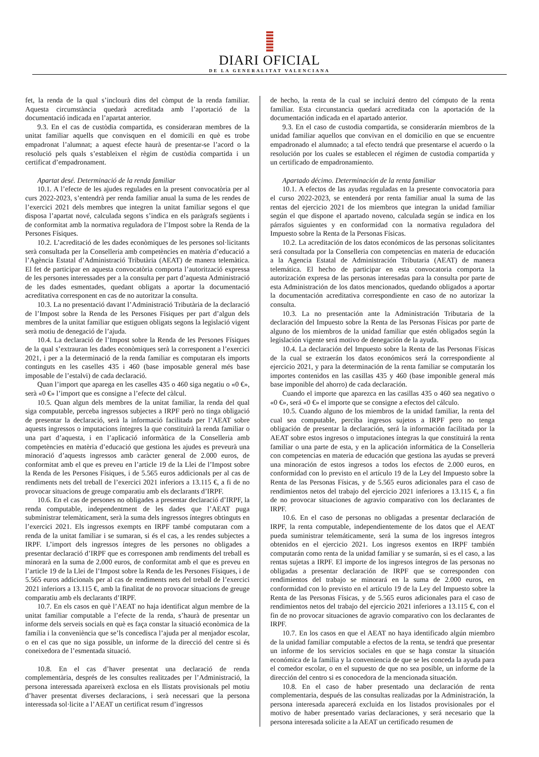DIARI OFICIAL
DE LA GENERALITAT VALENCIANA
fet, la renda de la qual s’inclourà dins del còmput de la renda familiar. Aquesta circumstància quedarà acreditada amb l’aportació de la documentació indicada en l’apartat anterior.
9.3. En el cas de custòdia compartida, es consideraran membres de la unitat familiar aquells que convisquen en el domicili en què es trobe empadronat l’alumnat; a aquest efecte haurà de presentar-se l’acord o la resolució pels quals s’estableixen el règim de custòdia compartida i un certificat d’empadronament.
Apartat desé. Determinació de la renda familiar
10.1. A l’efecte de les ajudes regulades en la present convocatòria per al curs 2022-2023, s’entendrà per renda familiar anual la suma de les rendes de l’exercici 2021 dels membres que integren la unitat familiar segons el que disposa l’apartat nové, calculada segons s’indica en els paràgrafs següents i de conformitat amb la normativa reguladora de l’Impost sobre la Renda de la Persones Físiques.
10.2. L’acreditació de les dades econòmiques de les persones sol·licitants serà consultada per la Conselleria amb competències en matèria d’educació a l’Agència Estatal d’Administració Tributària (AEAT) de manera telemàtica. El fet de participar en aquesta convocatòria comporta l’autorització expressa de les persones interessades per a la consulta per part d’aquesta Administració de les dades esmentades, quedant obligats a aportar la documentació acreditativa corresponent en cas de no autoritzar la consulta.
10.3. La no presentació davant l’Administració Tributària de la declaració de l’Impost sobre la Renda de les Persones Físiques per part d’algun dels membres de la unitat familiar que estiguen obligats segons la legislació vigent serà motiu de denegació de l’ajuda.
10.4. La declaració de l’Impost sobre la Renda de les Persones Físiques de la qual s’extrauran les dades econòmiques serà la corresponent a l’exercici 2021, i per a la determinació de la renda familiar es computaran els imports continguts en les caselles 435 i 460 (base imposable general més base imposable de l’estalvi) de cada declaració.
Quan l’import que aparega en les caselles 435 o 460 siga negatiu o «0 €», serà «0 €» l’import que es consigne a l’efecte del càlcul.
10.5. Quan algun dels membres de la unitat familiar, la renda del qual siga computable, perceba ingressos subjectes a IRPF però no tinga obligació de presentar la declaració, serà la informació facilitada per l’AEAT sobre aquests ingressos o imputacions íntegres la que constituirà la renda familiar o una part d’aquesta, i en l’aplicació informàtica de la Conselleria amb competències en matèria d’educació que gestiona les ajudes es preveurà una minoració d’aquests ingressos amb caràcter general de 2.000 euros, de conformitat amb el que es preveu en l’article 19 de la Llei de l’Impost sobre la Renda de les Persones Físiques, i de 5.565 euros addicionals per al cas de rendiments nets del treball de l’exercici 2021 inferiors a 13.115 €, a fi de no provocar situacions de greuge comparatiu amb els declarants d’IRPF.
10.6. En el cas de persones no obligades a presentar declaració d’IRPF, la renda computable, independentment de les dades que l’AEAT puga subministrar telemàticament, serà la suma dels ingressos íntegres obtinguts en l’exercici 2021. Els ingressos exempts en IRPF també computaran com a renda de la unitat familiar i se sumaran, si és el cas, a les rendes subjectes a IRPF. L’import dels ingressos íntegres de les persones no obligades a presentar declaració d’IRPF que es corresponen amb rendiments del treball es minorarà en la suma de 2.000 euros, de conformitat amb el que es preveu en l’article 19 de la Llei de l’Impost sobre la Renda de les Persones Físiques, i de 5.565 euros addicionals per al cas de rendiments nets del treball de l’exercici 2021 inferiors a 13.115 €, amb la finalitat de no provocar situacions de greuge comparatiu amb els declarants d’IRPF.
10.7. En els casos en què l’AEAT no haja identificat algun membre de la unitat familiar computable a l’efecte de la renda, s’haurà de presentar un informe dels serveis socials en què es faça constar la situació econòmica de la família i la conveniència que se’ls concedisca l’ajuda per al menjador escolar, o en el cas que no siga possible, un informe de la direcció del centre si és coneixedora de l’esmentada situació.
10.8. En el cas d’haver presentat una declaració de renda complementària, després de les consultes realitzades per l’Administració, la persona interessada apareixerà exclosa en els llistats provisionals pel motiu d’haver presentat diverses declaracions, i serà necessari que la persona interessada sol·licite a l’AEAT un certificat resum d’ingressos
de hecho, la renta de la cual se incluirá dentro del cómputo de la renta familiar. Esta circunstancia quedará acreditada con la aportación de la documentación indicada en el apartado anterior.
9.3. En el caso de custodia compartida, se considerarán miembros de la unidad familiar aquellos que convivan en el domicilio en que se encuentre empadronado el alumnado; a tal efecto tendrá que presentarse el acuerdo o la resolución por los cuales se establecen el régimen de custodia compartida y un certificado de empadronamiento.
Apartado décimo. Determinación de la renta familiar
10.1. A efectos de las ayudas reguladas en la presente convocatoria para el curso 2022-2023, se entenderá por renta familiar anual la suma de las rentas del ejercicio 2021 de los miembros que integran la unidad familiar según el que dispone el apartado noveno, calculada según se indica en los párrafos siguientes y en conformidad con la normativa reguladora del Impuesto sobre la Renta de la Personas Físicas.
10.2. La acreditación de los datos económicos de las personas solicitantes será consultada por la Conselleria con competencias en materia de educación a la Agencia Estatal de Administración Tributaria (AEAT) de manera telemática. El hecho de participar en esta convocatoria comporta la autorización expresa de las personas interesadas para la consulta por parte de esta Administración de los datos mencionados, quedando obligados a aportar la documentación acreditativa correspondiente en caso de no autorizar la consulta.
10.3. La no presentación ante la Administración Tributaria de la declaración del Impuesto sobre la Renta de las Personas Físicas por parte de alguno de los miembros de la unidad familiar que estén obligados según la legislación vigente será motivo de denegación de la ayuda.
10.4. La declaración del Impuesto sobre la Renta de las Personas Físicas de la cual se extraerán los datos económicos será la correspondiente al ejercicio 2021, y para la determinación de la renta familiar se computarán los importes contenidos en las casillas 435 y 460 (base imponible general más base imponible del ahorro) de cada declaración.
Cuando el importe que aparezca en las casillas 435 o 460 sea negativo o «0 €», será «0 €» el importe que se consigne a efectos del cálculo.
10.5. Cuando alguno de los miembros de la unidad familiar, la renta del cual sea computable, perciba ingresos sujetos a IRPF pero no tenga obligación de presentar la declaración, será la información facilitada por la AEAT sobre estos ingresos o imputaciones íntegras la que constituirá la renta familiar o una parte de esta, y en la aplicación informática de la Conselleria con competencias en materia de educación que gestiona las ayudas se preverá una minoración de estos ingresos a todos los efectos de 2.000 euros, en conformidad con lo previsto en el artículo 19 de la Ley del Impuesto sobre la Renta de las Personas Físicas, y de 5.565 euros adicionales para el caso de rendimientos netos del trabajo del ejercicio 2021 inferiores a 13.115 €, a fin de no provocar situaciones de agravio comparativo con los declarantes de IRPF.
10.6. En el caso de personas no obligadas a presentar declaración de IRPF, la renta computable, independientemente de los datos que el AEAT pueda suministrar telemáticamente, será la suma de los ingresos íntegros obtenidos en el ejercicio 2021. Los ingresos exentos en IRPF también computarán como renta de la unidad familiar y se sumarán, si es el caso, a las rentas sujetas a IRPF. El importe de los ingresos íntegros de las personas no obligadas a presentar declaración de IRPF que se corresponden con rendimientos del trabajo se minorará en la suma de 2.000 euros, en conformidad con lo previsto en el artículo 19 de la Ley del Impuesto sobre la Renta de las Personas Físicas, y de 5.565 euros adicionales para el caso de rendimientos netos del trabajo del ejercicio 2021 inferiores a 13.115 €, con el fin de no provocar situaciones de agravio comparativo con los declarantes de IRPF.
10.7. En los casos en que el AEAT no haya identificado algún miembro de la unidad familiar computable a efectos de la renta, se tendrá que presentar un informe de los servicios sociales en que se haga constar la situación económica de la familia y la conveniencia de que se les conceda la ayuda para el comedor escolar, o en el supuesto de que no sea posible, un informe de la dirección del centro si es conocedora de la mencionada situación.
10.8. En el caso de haber presentado una declaración de renta complementaria, después de las consultas realizadas por la Administración, la persona interesada aparecerá excluida en los listados provisionales por el motivo de haber presentado varias declaraciones, y será necesario que la persona interesada solicite a la AEAT un certificado resumen de